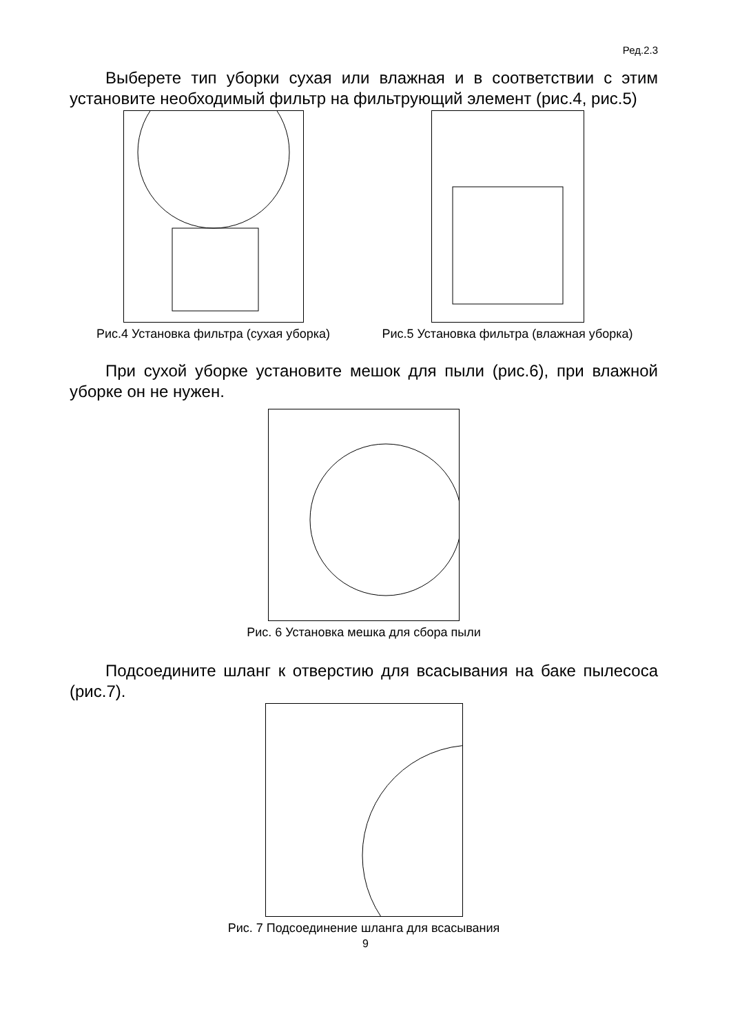Ред.2.3
Выберете тип уборки сухая или влажная и в соответствии с этим установите необходимый фильтр на фильтрующий элемент (рис.4, рис.5)
Рис.4 Установка фильтра (сухая уборка) Рис.5 Установка фильтра (влажная уборка)
При сухой уборке установите мешок для пыли (рис.6), при влажной уборке он не нужен.
Рис. 6 Установка мешка для сбора пыли
Подсоедините шланг к отверстию для всасывания на баке пылесоса (рис.7).
Рис. 7 Подсоединение шланга для всасывания
9